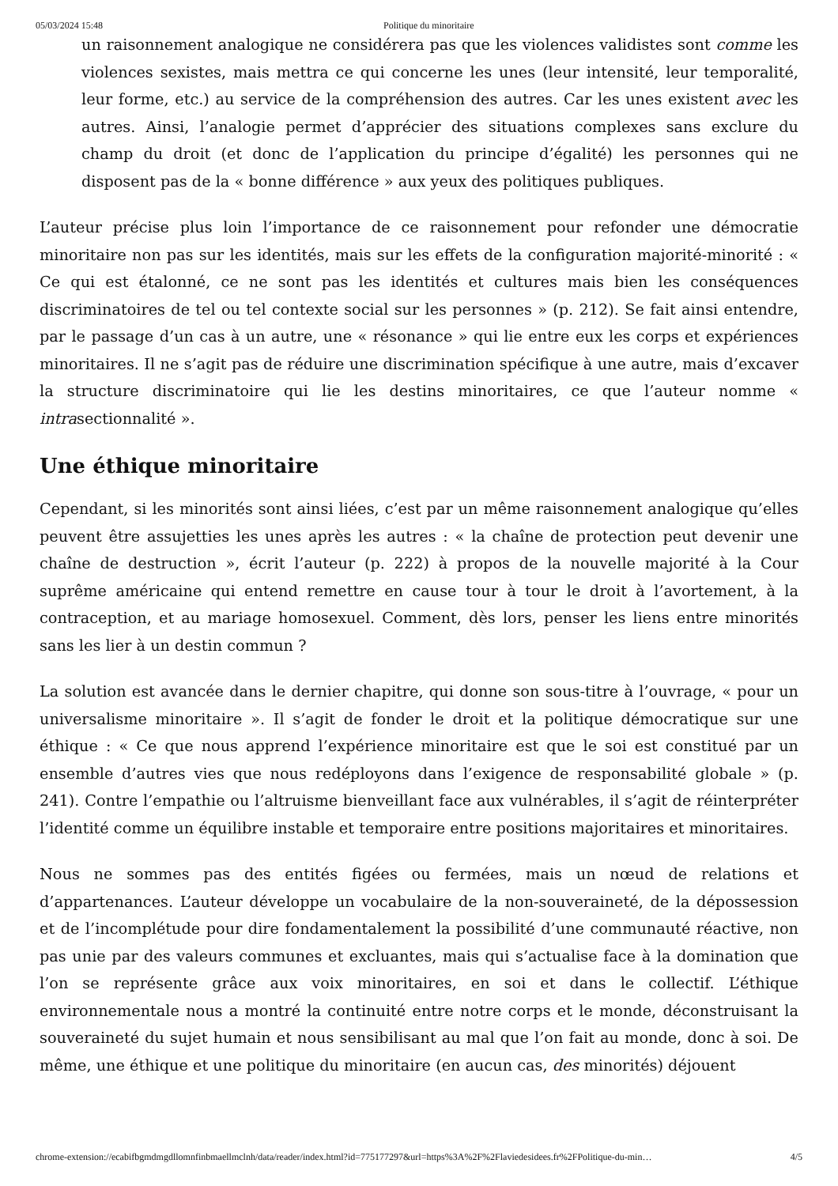05/03/2024 15:48 Politique du minoritaire
un raisonnement analogique ne considérera pas que les violences validistes sont comme les violences sexistes, mais mettra ce qui concerne les unes (leur intensité, leur temporalité, leur forme, etc.) au service de la compréhension des autres. Car les unes existent avec les autres. Ainsi, l’analogie permet d’apprécier des situations complexes sans exclure du champ du droit (et donc de l’application du principe d’égalité) les personnes qui ne disposent pas de la « bonne différence » aux yeux des politiques publiques.
L’auteur précise plus loin l’importance de ce raisonnement pour refonder une démocratie minoritaire non pas sur les identités, mais sur les effets de la configuration majorité-minorité : « Ce qui est étalonné, ce ne sont pas les identités et cultures mais bien les conséquences discriminatoires de tel ou tel contexte social sur les personnes » (p. 212). Se fait ainsi entendre, par le passage d’un cas à un autre, une « résonance » qui lie entre eux les corps et expériences minoritaires. Il ne s’agit pas de réduire une discrimination spécifique à une autre, mais d’excaver la structure discriminatoire qui lie les destins minoritaires, ce que l’auteur nomme « intrasectionnalité ».
Une éthique minoritaire
Cependant, si les minorités sont ainsi liées, c’est par un même raisonnement analogique qu’elles peuvent être assujetties les unes après les autres : « la chaîne de protection peut devenir une chaîne de destruction », écrit l’auteur (p. 222) à propos de la nouvelle majorité à la Cour suprême américaine qui entend remettre en cause tour à tour le droit à l’avortement, à la contraception, et au mariage homosexuel. Comment, dès lors, penser les liens entre minorités sans les lier à un destin commun ?
La solution est avancée dans le dernier chapitre, qui donne son sous-titre à l’ouvrage, « pour un universalisme minoritaire ». Il s’agit de fonder le droit et la politique démocratique sur une éthique : « Ce que nous apprend l’expérience minoritaire est que le soi est constitué par un ensemble d’autres vies que nous redéployons dans l’exigence de responsabilité globale » (p. 241). Contre l’empathie ou l’altruisme bienveillant face aux vulnérables, il s’agit de réinterpréter l’identité comme un équilibre instable et temporaire entre positions majoritaires et minoritaires.
Nous ne sommes pas des entités figées ou fermées, mais un nœud de relations et d’appartenances. L’auteur développe un vocabulaire de la non-souveraineté, de la dépossession et de l’incomplétude pour dire fondamentalement la possibilité d’une communauté réactive, non pas unie par des valeurs communes et excluantes, mais qui s’actualise face à la domination que l’on se représente grâce aux voix minoritaires, en soi et dans le collectif. L’éthique environnementale nous a montré la continuité entre notre corps et le monde, déconstruisant la souveraineté du sujet humain et nous sensibilisant au mal que l’on fait au monde, donc à soi. De même, une éthique et une politique du minoritaire (en aucun cas, des minorités) déjouent
chrome-extension://ecabifbgmdmgdllomnfinbmaellmclnh/data/reader/index.html?id=775177297&url=https%3A%2F%2Flaviedesidees.fr%2FPolitique-du-min… 4/5